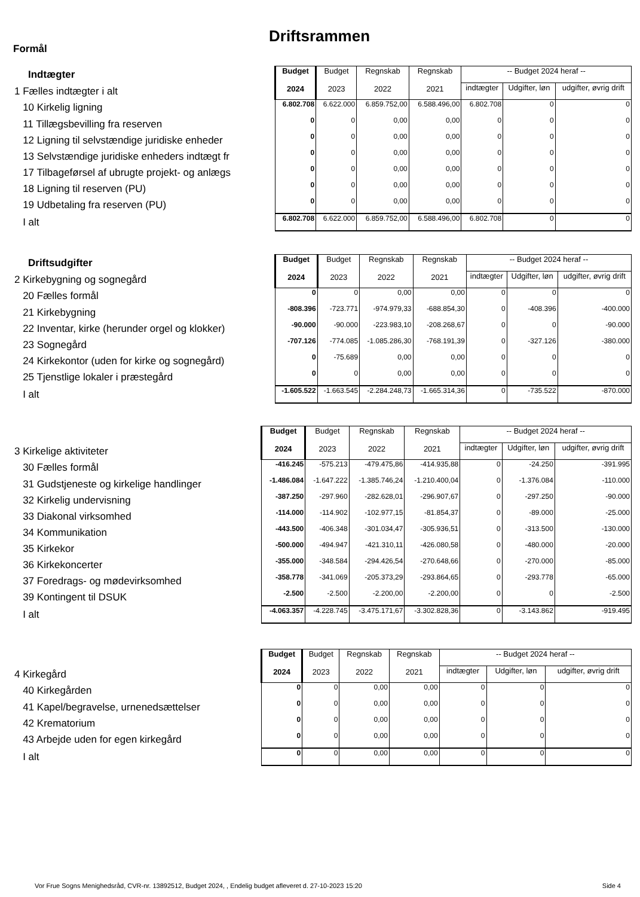Driftsrammen
Formål
| Indtægter | Budget 2024 | Budget 2023 | Regnskab 2022 | Regnskab 2021 | -- Budget 2024 heraf -- | | |
| 1 Fælles indtægter i alt | | | | | indtægter | Udgifter, løn | udgifter, øvrig drift |
| 10 Kirkelig ligning | 6.802.708 | 6.622.000 | 6.859.752,00 | 6.588.496,00 | 6.802.708 | 0 | 0 |
| 11 Tillægsbevilling fra reserven | 0 | 0 | 0,00 | 0,00 | 0 | 0 | 0 |
| 12 Ligning til selvstændige juridiske enheder | 0 | 0 | 0,00 | 0,00 | 0 | 0 | 0 |
| 13 Selvstændige juridiske enheders indtægt fr | 0 | 0 | 0,00 | 0,00 | 0 | 0 | 0 |
| 17 Tilbageførsel af ubrugte projekt- og anlægs | 0 | 0 | 0,00 | 0,00 | 0 | 0 | 0 |
| 18 Ligning til reserven (PU) | 0 | 0 | 0,00 | 0,00 | 0 | 0 | 0 |
| 19 Udbetaling fra reserven (PU) | 0 | 0 | 0,00 | 0,00 | 0 | 0 | 0 |
| I alt | 6.802.708 | 6.622.000 | 6.859.752,00 | 6.588.496,00 | 6.802.708 | 0 | 0 |
| Driftsudgifter | Budget 2024 | Budget 2023 | Regnskab 2022 | Regnskab 2021 | -- Budget 2024 heraf -- | | |
| 2 Kirkebygning og sognegård | | | | | indtægter | Udgifter, løn | udgifter, øvrig drift |
| 20 Fælles formål | 0 | 0 | 0,00 | 0,00 | 0 | 0 | 0 |
| 21 Kirkebygning | -808.396 | -723.771 | -974.979,33 | -688.854,30 | 0 | -408.396 | -400.000 |
| 22 Inventar, kirke (herunder orgel og klokker) | -90.000 | -90.000 | -223.983,10 | -208.268,67 | 0 | 0 | -90.000 |
| 23 Sognegård | -707.126 | -774.085 | -1.085.286,30 | -768.191,39 | 0 | -327.126 | -380.000 |
| 24 Kirkekontor (uden for kirke og sognegård) | 0 | -75.689 | 0,00 | 0,00 | 0 | 0 | 0 |
| 25 Tjenstlige lokaler i præstegård | 0 | 0 | 0,00 | 0,00 | 0 | 0 | 0 |
| I alt | -1.605.522 | -1.663.545 | -2.284.248,73 | -1.665.314,36 | 0 | -735.522 | -870.000 |
| | Budget 2024 | Budget 2023 | Regnskab 2022 | Regnskab 2021 | -- Budget 2024 heraf -- | | |
| 3 Kirkelige aktiviteter | | | | | indtægter | Udgifter, løn | udgifter, øvrig drift |
| 30 Fælles formål | -416.245 | -575.213 | -479.475,86 | -414.935,88 | 0 | -24.250 | -391.995 |
| 31 Gudstjeneste og kirkelige handlinger | -1.486.084 | -1.647.222 | -1.385.746,24 | -1.210.400,04 | 0 | -1.376.084 | -110.000 |
| 32 Kirkelig undervisning | -387.250 | -297.960 | -282.628,01 | -296.907,67 | 0 | -297.250 | -90.000 |
| 33 Diakonal virksomhed | -114.000 | -114.902 | -102.977,15 | -81.854,37 | 0 | -89.000 | -25.000 |
| 34 Kommunikation | -443.500 | -406.348 | -301.034,47 | -305.936,51 | 0 | -313.500 | -130.000 |
| 35 Kirkekor | -500.000 | -494.947 | -421.310,11 | -426.080,58 | 0 | -480.000 | -20.000 |
| 36 Kirkekoncerter | -355.000 | -348.584 | -294.426,54 | -270.648,66 | 0 | -270.000 | -85.000 |
| 37 Foredrags- og mødevirksomhed | -358.778 | -341.069 | -205.373,29 | -293.864,65 | 0 | -293.778 | -65.000 |
| 39 Kontingent til DSUK | -2.500 | -2.500 | -2.200,00 | -2.200,00 | 0 | 0 | -2.500 |
| I alt | -4.063.357 | -4.228.745 | -3.475.171,67 | -3.302.828,36 | 0 | -3.143.862 | -919.495 |
| | Budget 2024 | Budget 2023 | Regnskab 2022 | Regnskab 2021 | -- Budget 2024 heraf -- | | |
| 4 Kirkegård | | | | | indtægter | Udgifter, løn | udgifter, øvrig drift |
| 40 Kirkegården | 0 | 0 | 0,00 | 0,00 | 0 | 0 | 0 |
| 41 Kapel/begravelse, urnenedsættelser | 0 | 0 | 0,00 | 0,00 | 0 | 0 | 0 |
| 42 Krematorium | 0 | 0 | 0,00 | 0,00 | 0 | 0 | 0 |
| 43 Arbejde uden for egen kirkegård | 0 | 0 | 0,00 | 0,00 | 0 | 0 | 0 |
| I alt | 0 | 0 | 0,00 | 0,00 | 0 | 0 | 0 |
Vor Frue Sogns Menighedsråd, CVR-nr. 13892512, Budget 2024, , Endelig budget afleveret d. 27-10-2023 15:20
Side 4